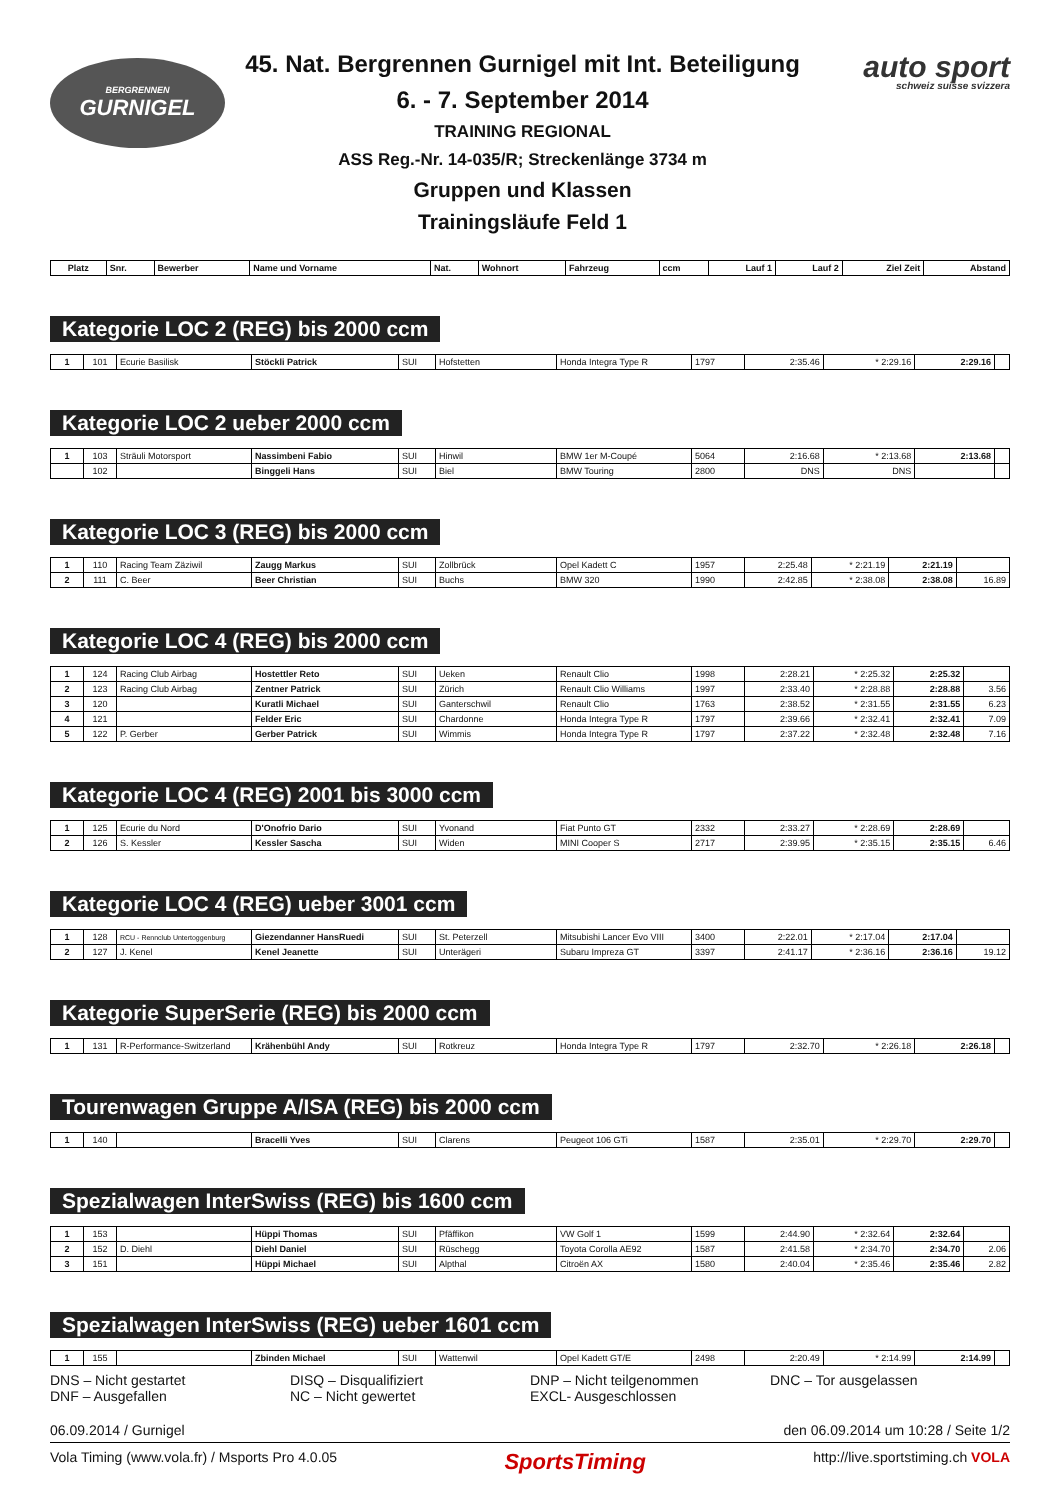BERGRENNEN
GURNIGEL
45. Nat. Bergrennen Gurnigel mit Int. Beteiligung
6. - 7. September 2014
TRAINING REGIONAL
ASS Reg.-Nr. 14-035/R; Streckenlänge 3734 m
Gruppen und Klassen
Trainingsläufe Feld 1
auto sport
schweiz suisse svizzera
| Platz | Snr. | Bewerber | Name und Vorname | Nat. | Wohnort | Fahrzeug | ccm | Lauf 1 | Lauf 2 | Ziel Zeit | Abstand |
| --- | --- | --- | --- | --- | --- | --- | --- | --- | --- | --- | --- |
Kategorie LOC 2 (REG) bis 2000 ccm
| 1 | 101 | Ecurie Basilisk | Stöckli Patrick | SUI | Hofstetten | Honda Integra Type R | 1797 | 2:35.46 | * 2:29.16 | 2:29.16 | |
Kategorie LOC 2 ueber 2000 ccm
| 1 | 103 | Sträuli Motorsport | Nassimbeni Fabio | SUI | Hinwil | BMW 1er M-Coupé | 5064 | 2:16.68 | * 2:13.68 | 2:13.68 | |
| | 102 | | Binggeli Hans | SUI | Biel | BMW Touring | 2800 | DNS | DNS | | |
Kategorie LOC 3 (REG) bis 2000 ccm
| 1 | 110 | Racing Team Zäziwil | Zaugg Markus | SUI | Zollbrück | Opel Kadett C | 1957 | 2:25.48 | * 2:21.19 | 2:21.19 | |
| 2 | 111 | C. Beer | Beer Christian | SUI | Buchs | BMW 320 | 1990 | 2:42.85 | * 2:38.08 | 2:38.08 | 16.89 |
Kategorie LOC 4 (REG) bis 2000 ccm
| 1 | 124 | Racing Club Airbag | Hostettler Reto | SUI | Ueken | Renault Clio | 1998 | 2:28.21 | * 2:25.32 | 2:25.32 | |
| 2 | 123 | Racing Club Airbag | Zentner Patrick | SUI | Zürich | Renault Clio Williams | 1997 | 2:33.40 | * 2:28.88 | 2:28.88 | 3.56 |
| 3 | 120 | | Kuratli Michael | SUI | Ganterschwil | Renault Clio | 1763 | 2:38.52 | * 2:31.55 | 2:31.55 | 6.23 |
| 4 | 121 | | Felder Eric | SUI | Chardonne | Honda Integra Type R | 1797 | 2:39.66 | * 2:32.41 | 2:32.41 | 7.09 |
| 5 | 122 | P. Gerber | Gerber Patrick | SUI | Wimmis | Honda Integra Type R | 1797 | 2:37.22 | * 2:32.48 | 2:32.48 | 7.16 |
Kategorie LOC 4 (REG) 2001 bis 3000 ccm
| 1 | 125 | Ecurie du Nord | D'Onofrio Dario | SUI | Yvonand | Fiat Punto GT | 2332 | 2:33.27 | * 2:28.69 | 2:28.69 | |
| 2 | 126 | S. Kessler | Kessler Sascha | SUI | Widen | MINI Cooper S | 2717 | 2:39.95 | * 2:35.15 | 2:35.15 | 6.46 |
Kategorie LOC 4 (REG) ueber 3001 ccm
| 1 | 128 | RCU - Rennclub Untertoggenburg | Giezendanner HansRuedi | SUI | St. Peterzell | Mitsubishi Lancer Evo VIII | 3400 | 2:22.01 | * 2:17.04 | 2:17.04 | |
| 2 | 127 | J. Kenel | Kenel Jeanette | SUI | Unterägeri | Subaru Impreza GT | 3397 | 2:41.17 | * 2:36.16 | 2:36.16 | 19.12 |
Kategorie SuperSerie (REG) bis 2000 ccm
| 1 | 131 | R-Performance-Switzerland | Krähenbühl Andy | SUI | Rotkreuz | Honda Integra Type R | 1797 | 2:32.70 | * 2:26.18 | 2:26.18 | |
Tourenwagen Gruppe A/ISA (REG) bis 2000 ccm
| 1 | 140 | | Bracelli Yves | SUI | Clarens | Peugeot 106 GTi | 1587 | 2:35.01 | * 2:29.70 | 2:29.70 | |
Spezialwagen InterSwiss (REG) bis 1600 ccm
| 1 | 153 | | Hüppi Thomas | SUI | Pfäffikon | VW Golf 1 | 1599 | 2:44.90 | * 2:32.64 | 2:32.64 | |
| 2 | 152 | D. Diehl | Diehl Daniel | SUI | Rüschegg | Toyota Corolla AE92 | 1587 | 2:41.58 | * 2:34.70 | 2:34.70 | 2.06 |
| 3 | 151 | | Hüppi Michael | SUI | Alpthal | Citroën AX | 1580 | 2:40.04 | * 2:35.46 | 2:35.46 | 2.82 |
Spezialwagen InterSwiss (REG) ueber 1601 ccm
| 1 | 155 | | Zbinden Michael | SUI | Wattenwil | Opel Kadett GT/E | 2498 | 2:20.49 | * 2:14.99 | 2:14.99 | |
DNS – Nicht gestartet
DNF – Ausgefallen
DISQ – Disqualifiziert
NC – Nicht gewertet
DNP – Nicht teilgenommen
EXCL- Ausgeschlossen
DNC – Tor ausgelassen
06.09.2014 / Gurnigel den 06.09.2014 um 10:28 / Seite 1/2
Vola Timing (www.vola.fr) / Msports Pro 4.0.05 SportsTiming http://live.sportstiming.ch VOLA